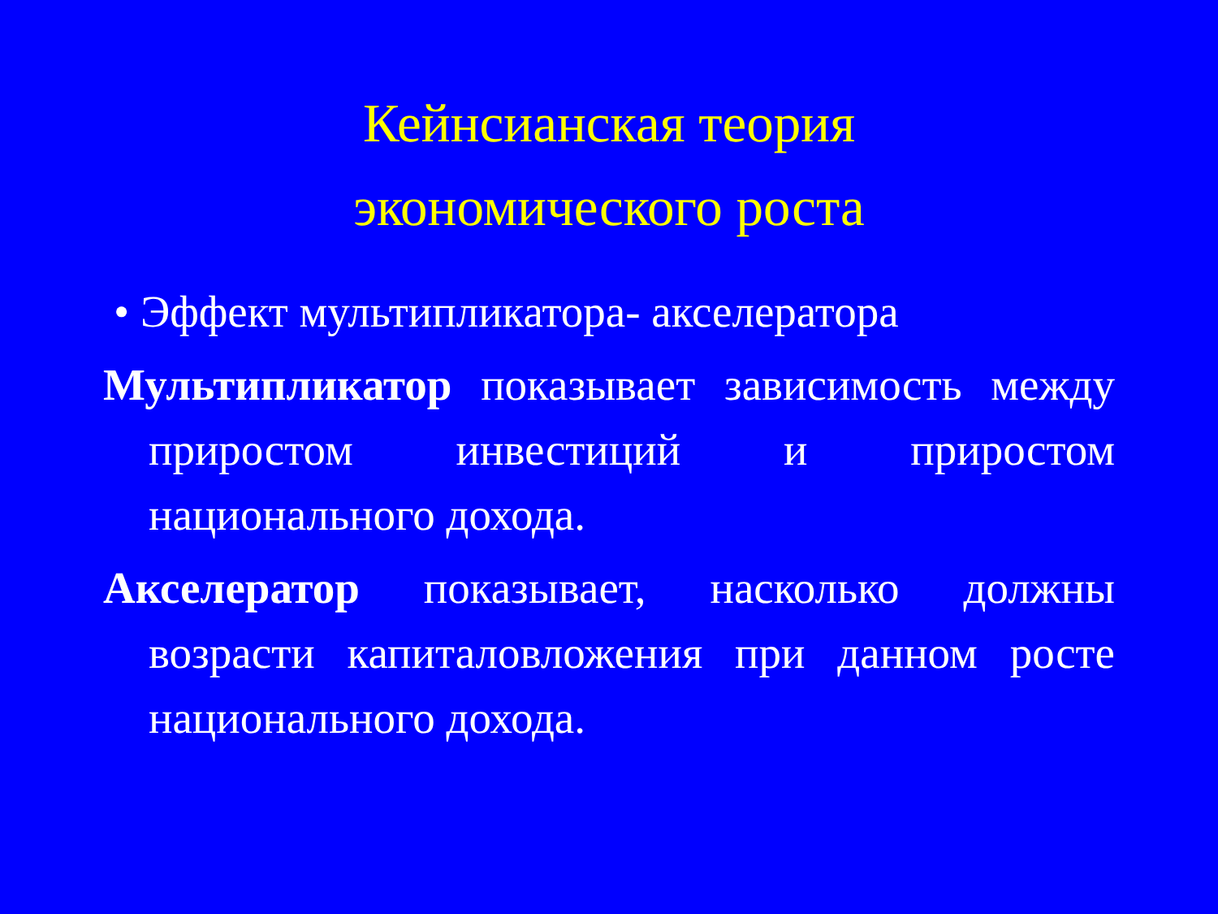Кейнсианская теория
экономического роста
• Эффект мультипликатора- акселератора
Мультипликатор показывает зависимость между приростом инвестиций и приростом национального дохода.
Акселератор показывает, насколько должны возрасти капиталовложения при данном росте национального дохода.